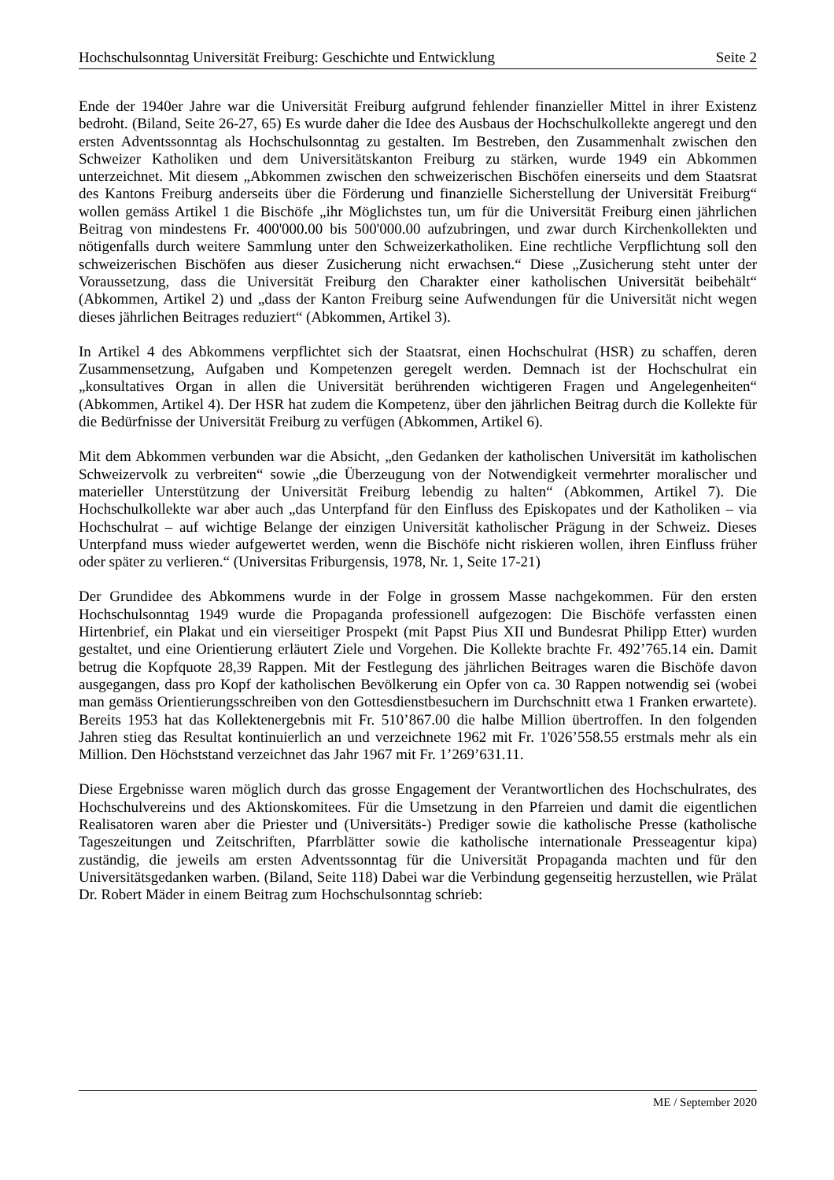Hochschulsonntag Universität Freiburg: Geschichte und Entwicklung Seite 2
Ende der 1940er Jahre war die Universität Freiburg aufgrund fehlender finanzieller Mittel in ihrer Existenz bedroht. (Biland, Seite 26-27, 65) Es wurde daher die Idee des Ausbaus der Hochschulkollekte angeregt und den ersten Adventssonntag als Hochschulsonntag zu gestalten. Im Bestreben, den Zusammenhalt zwischen den Schweizer Katholiken und dem Universitätskanton Freiburg zu stärken, wurde 1949 ein Abkommen unterzeichnet. Mit diesem „Abkommen zwischen den schweizerischen Bischöfen einerseits und dem Staatsrat des Kantons Freiburg anderseits über die Förderung und finanzielle Sicherstellung der Universität Freiburg“ wollen gemäss Artikel 1 die Bischöfe „ihr Möglichstes tun, um für die Universität Freiburg einen jährlichen Beitrag von mindestens Fr. 400'000.00 bis 500'000.00 aufzubringen, und zwar durch Kirchenkollekten und nötigenfalls durch weitere Sammlung unter den Schweizerkatholiken. Eine rechtliche Verpflichtung soll den schweizerischen Bischöfen aus dieser Zusicherung nicht erwachsen.“ Diese „Zusicherung steht unter der Voraussetzung, dass die Universität Freiburg den Charakter einer katholischen Universität beibehält“ (Abkommen, Artikel 2) und „dass der Kanton Freiburg seine Aufwendungen für die Universität nicht wegen dieses jährlichen Beitrages reduziert“ (Abkommen, Artikel 3).
In Artikel 4 des Abkommens verpflichtet sich der Staatsrat, einen Hochschulrat (HSR) zu schaffen, deren Zusammensetzung, Aufgaben und Kompetenzen geregelt werden. Demnach ist der Hochschulrat ein „konsultatives Organ in allen die Universität berührenden wichtigeren Fragen und Angelegenheiten“ (Abkommen, Artikel 4). Der HSR hat zudem die Kompetenz, über den jährlichen Beitrag durch die Kollekte für die Bedürfnisse der Universität Freiburg zu verfügen (Abkommen, Artikel 6).
Mit dem Abkommen verbunden war die Absicht, „den Gedanken der katholischen Universität im katholischen Schweizervolk zu verbreiten“ sowie „die Überzeugung von der Notwendigkeit vermehrter moralischer und materieller Unterstützung der Universität Freiburg lebendig zu halten“ (Abkommen, Artikel 7). Die Hochschulkollekte war aber auch „das Unterpfand für den Einfluss des Episkopates und der Katholiken – via Hochschulrat – auf wichtige Belange der einzigen Universität katholischer Prägung in der Schweiz. Dieses Unterpfand muss wieder aufgewertet werden, wenn die Bischöfe nicht riskieren wollen, ihren Einfluss früher oder später zu verlieren.“ (Universitas Friburgensis, 1978, Nr. 1, Seite 17-21)
Der Grundidee des Abkommens wurde in der Folge in grossem Masse nachgekommen. Für den ersten Hochschulsonntag 1949 wurde die Propaganda professionell aufgezogen: Die Bischöfe verfassten einen Hirtenbrief, ein Plakat und ein vierseitiger Prospekt (mit Papst Pius XII und Bundesrat Philipp Etter) wurden gestaltet, und eine Orientierung erläutert Ziele und Vorgehen. Die Kollekte brachte Fr. 492’765.14 ein. Damit betrug die Kopfquote 28,39 Rappen. Mit der Festlegung des jährlichen Beitrages waren die Bischöfe davon ausgegangen, dass pro Kopf der katholischen Bevölkerung ein Opfer von ca. 30 Rappen notwendig sei (wobei man gemäss Orientierungsschreiben von den Gottesdienstbesuchern im Durchschnitt etwa 1 Franken erwartete). Bereits 1953 hat das Kollektenergebnis mit Fr. 510’867.00 die halbe Million übertroffen. In den folgenden Jahren stieg das Resultat kontinuierlich an und verzeichnete 1962 mit Fr. 1'026’558.55 erstmals mehr als ein Million. Den Höchststand verzeichnet das Jahr 1967 mit Fr. 1’269’631.11.
Diese Ergebnisse waren möglich durch das grosse Engagement der Verantwortlichen des Hochschulrates, des Hochschulvereins und des Aktionskomitees. Für die Umsetzung in den Pfarreien und damit die eigentlichen Realisatoren waren aber die Priester und (Universitäts-) Prediger sowie die katholische Presse (katholische Tageszeitungen und Zeitschriften, Pfarrblätter sowie die katholische internationale Presseagentur kipa) zuständig, die jeweils am ersten Adventssonntag für die Universität Propaganda machten und für den Universitätsgedanken warben. (Biland, Seite 118) Dabei war die Verbindung gegenseitig herzustellen, wie Prälat Dr. Robert Mäder in einem Beitrag zum Hochschulsonntag schrieb:
ME / September 2020